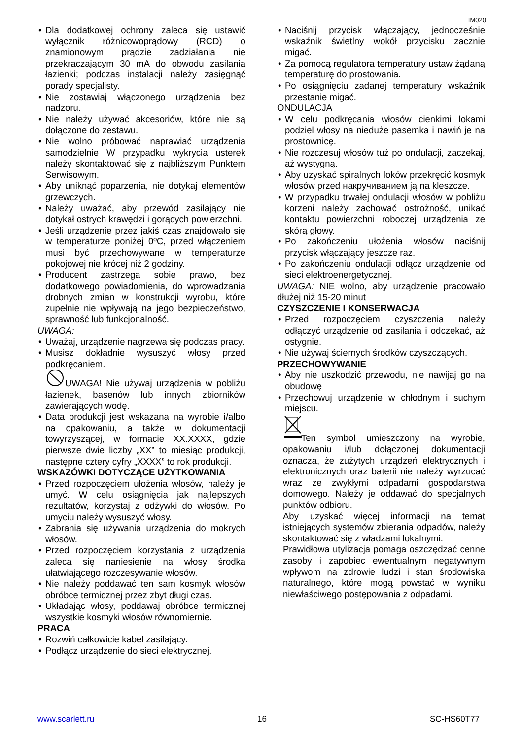IM020
Dla dodatkowej ochrony zaleca się ustawić wyłącznik różnicowoprądowy (RCD) o znamionowym prądzie zadziałania nie przekraczającym 30 mA do obwodu zasilania łazienki; podczas instalacji należy zasięgnąć porady specjalisty.
Nie zostawiaj włączonego urządzenia bez nadzoru.
Nie należy używać akcesoriów, które nie są dołączone do zestawu.
Nie wolno próbować naprawiać urządzenia samodzielnie W przypadku wykrycia usterek należy skontaktować się z najbliższym Punktem Serwisowym.
Aby uniknąć poparzenia, nie dotykaj elementów grzewczych.
Należy uważać, aby przewód zasilający nie dotykał ostrych krawędzi i gorących powierzchni.
Jeśli urządzenie przez jakiś czas znajdowało się w temperaturze poniżej 0ºC, przed włączeniem musi być przechowywane w temperaturze pokojowej nie krócej niż 2 godziny.
Producent zastrzega sobie prawo, bez dodatkowego powiadomienia, do wprowadzania drobnych zmian w konstrukcji wyrobu, które zupełnie nie wpływają na jego bezpieczeństwo, sprawność lub funkcjonalność.
UWAGA:
Uważaj, urządzenie nagrzewa się podczas pracy.
Musisz dokładnie wysuszyć włosy przed podkręcaniem.
UWAGA! Nie używaj urządzenia w pobliżu łazienek, basenów lub innych zbiorników zawierających wodę.
Data produkcji jest wskazana na wyrobie i/albo na opakowaniu, a także w dokumentacji towyrzyszącej, w formacie XX.XXXX, gdzie pierwsze dwie liczby „XX” to miesiąc produkcji, następne cztery cyfry „XXXX” to rok produkcji.
WSKAZÓWKI DOTYCZĄCE UŻYTKOWANIA
Przed rozpoczęciem ułożenia włosów, należy je umyć. W celu osiągnięcia jak najlepszych rezultatów, korzystaj z odżywki do włosów. Po umyciu należy wysuszyć włosy.
Zabrania się używania urządzenia do mokrych włosów.
Przed rozpoczęciem korzystania z urządzenia zaleca się naniesienie na włosy środka ułatwiającego rozczesywanie włosów.
Nie należy poddawać ten sam kosmyk włosów obróbce termicznej przez zbyt długi czas.
Układając włosy, poddawaj obróbce termicznej wszystkie kosmyki włosów równomiernie.
PRACA
Rozwiń całkowicie kabel zasilający.
Podłącz urządzenie do sieci elektrycznej.
Naciśnij przycisk włączający, jednocześnie wskaźnik świetlny wokół przycisku zacznie migać.
Za pomocą regulatora temperatury ustaw żądaną temperaturę do prostowania.
Po osiągnięciu zadanej temperatury wskaźnik przestanie migać.
ONDULACJA
W celu podkręcania włosów cienkimi lokami podziel włosy na nieduże pasemka i nawiń je na prostownicę.
Nie rozczesuj włosów tuż po ondulacji, zaczekaj, aż wystygną.
Aby uzyskać spiralnych loków przekręcić kosmyk włosów przed накручиванием ją na kleszcze.
W przypadku trwałej ondulacji włosów w pobliżu korzeni należy zachować ostrożność, unikać kontaktu powierzchni roboczej urządzenia ze skórą głowy.
Po zakończeniu ułożenia włosów naciśnij przycisk włączający jeszcze raz.
Po zakończeniu ondulacji odłącz urządzenie od sieci elektroenergetycznej.
UWAGA: NIE wolno, aby urządzenie pracowało dłużej niż 15-20 minut
CZYSZCZENIE I KONSERWACJA
Przed rozpoczęciem czyszczenia należy odłączyć urządzenie od zasilania i odczekać, aż ostygnie.
Nie używaj ściernych środków czyszczących.
PRZECHOWYWANIE
Aby nie uszkodzić przewodu, nie nawijaj go na obudowę
Przechowuj urządzenie w chłodnym i suchym miejscu.
  Ten symbol umieszczony na wyrobie, opakowaniu i/lub dołączonej dokumentacji oznacza, że zużytych urządzeń elektrycznych i elektronicznych oraz baterii nie należy wyrzucać wraz ze zwykłymi odpadami gospodarstwa domowego. Należy je oddawać do specjalnych punktów odbioru.
Aby uzyskać więcej informacji na temat istniejących systemów zbierania odpadów, należy skontaktować się z władzami lokalnymi.
Prawidłowa utylizacja pomaga oszczędzać cenne zasoby i zapobiec ewentualnym negatywnym wpływom na zdrowie ludzi i stan środowiska naturalnego, które mogą powstać w wyniku niewłaściwego postępowania z odpadami.
www.scarlett.ru 16 SC-HS60T77